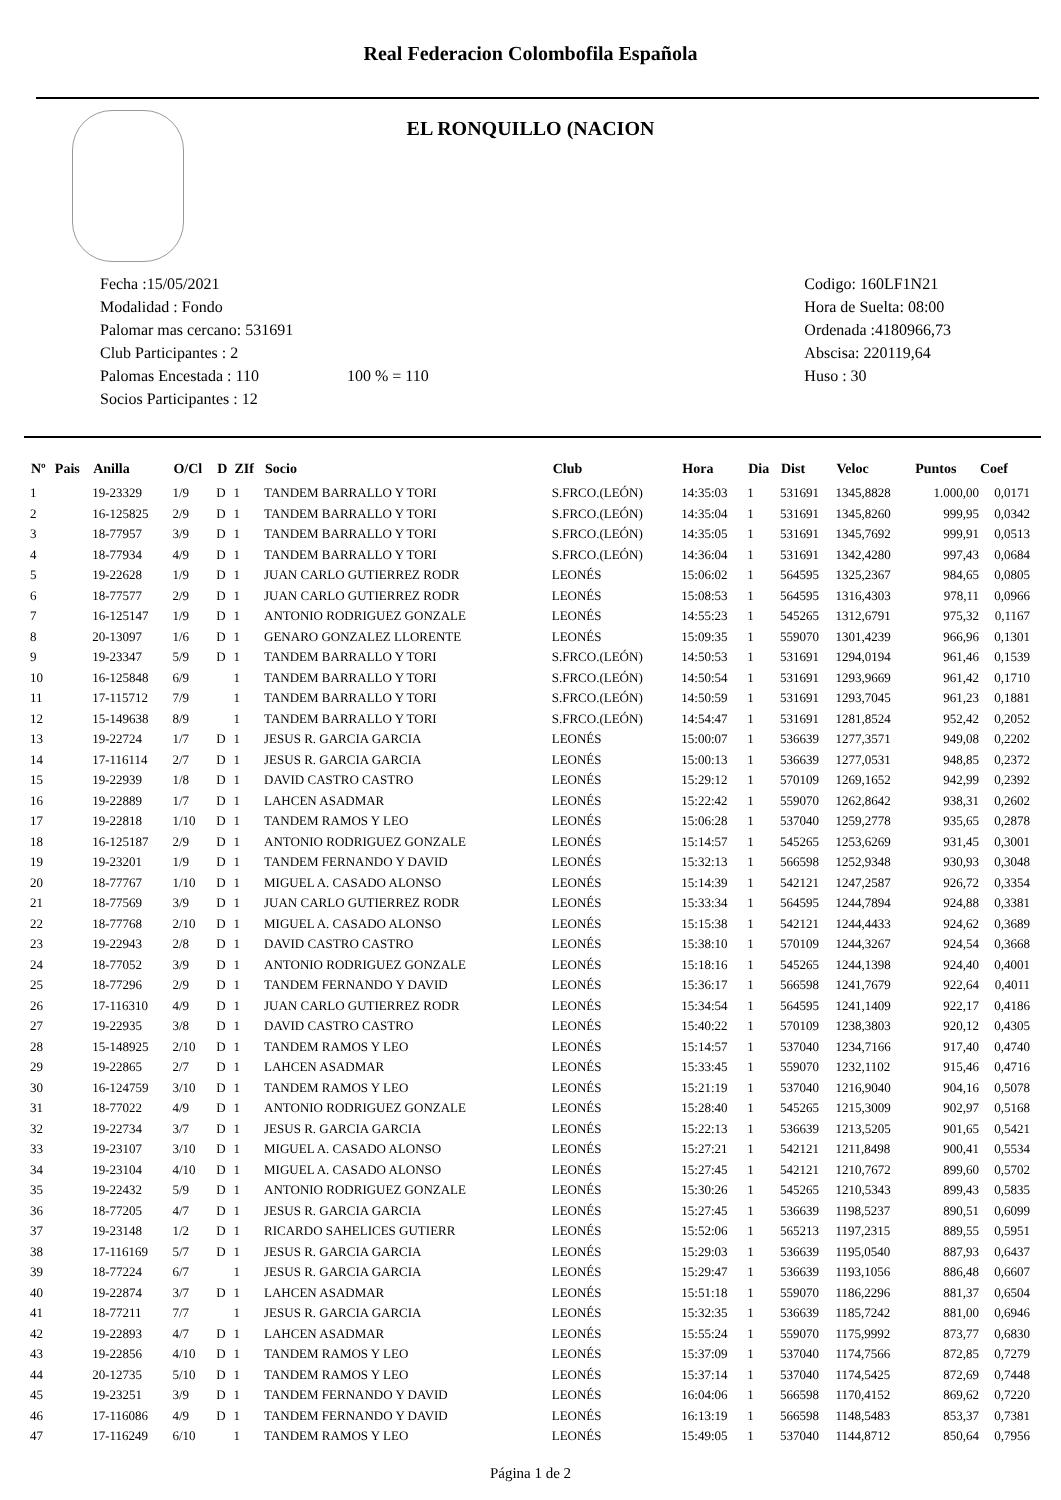Real Federacion Colombofila Española
EL RONQUILLO (NACION
Fecha :15/05/2021
Modalidad : Fondo
Palomar mas cercano: 531691
Club Participantes : 2
Palomas Encestada : 110 100 % = 110
Socios Participantes : 12
Codigo: 160LF1N21
Hora de Suelta: 08:00
Ordenada :4180966,73
Abscisa: 220119,64
Huso : 30
| Nº | Pais | Anilla | O/Cl | D | ZIf | Socio | Club | Hora | Dia | Dist | Veloc | Puntos | Coef |
| --- | --- | --- | --- | --- | --- | --- | --- | --- | --- | --- | --- | --- | --- |
| 1 | | 19-23329 | 1/9 | D | 1 | TANDEM BARRALLO Y TORI | S.FRCO.(LEÓN) | 14:35:03 | 1 | 531691 | 1345,8828 | 1.000,00 | 0,0171 |
| 2 | | 16-125825 | 2/9 | D | 1 | TANDEM BARRALLO Y TORI | S.FRCO.(LEÓN) | 14:35:04 | 1 | 531691 | 1345,8260 | 999,95 | 0,0342 |
| 3 | | 18-77957 | 3/9 | D | 1 | TANDEM BARRALLO Y TORI | S.FRCO.(LEÓN) | 14:35:05 | 1 | 531691 | 1345,7692 | 999,91 | 0,0513 |
| 4 | | 18-77934 | 4/9 | D | 1 | TANDEM BARRALLO Y TORI | S.FRCO.(LEÓN) | 14:36:04 | 1 | 531691 | 1342,4280 | 997,43 | 0,0684 |
| 5 | | 19-22628 | 1/9 | D | 1 | JUAN CARLO GUTIERREZ RODR | LEONÉS | 15:06:02 | 1 | 564595 | 1325,2367 | 984,65 | 0,0805 |
| 6 | | 18-77577 | 2/9 | D | 1 | JUAN CARLO GUTIERREZ RODR | LEONÉS | 15:08:53 | 1 | 564595 | 1316,4303 | 978,11 | 0,0966 |
| 7 | | 16-125147 | 1/9 | D | 1 | ANTONIO RODRIGUEZ GONZALE | LEONÉS | 14:55:23 | 1 | 545265 | 1312,6791 | 975,32 | 0,1167 |
| 8 | | 20-13097 | 1/6 | D | 1 | GENARO GONZALEZ LLORENTE | LEONÉS | 15:09:35 | 1 | 559070 | 1301,4239 | 966,96 | 0,1301 |
| 9 | | 19-23347 | 5/9 | D | 1 | TANDEM BARRALLO Y TORI | S.FRCO.(LEÓN) | 14:50:53 | 1 | 531691 | 1294,0194 | 961,46 | 0,1539 |
| 10 | | 16-125848 | 6/9 | | 1 | TANDEM BARRALLO Y TORI | S.FRCO.(LEÓN) | 14:50:54 | 1 | 531691 | 1293,9669 | 961,42 | 0,1710 |
| 11 | | 17-115712 | 7/9 | | 1 | TANDEM BARRALLO Y TORI | S.FRCO.(LEÓN) | 14:50:59 | 1 | 531691 | 1293,7045 | 961,23 | 0,1881 |
| 12 | | 15-149638 | 8/9 | | 1 | TANDEM BARRALLO Y TORI | S.FRCO.(LEÓN) | 14:54:47 | 1 | 531691 | 1281,8524 | 952,42 | 0,2052 |
| 13 | | 19-22724 | 1/7 | D | 1 | JESUS R. GARCIA GARCIA | LEONÉS | 15:00:07 | 1 | 536639 | 1277,3571 | 949,08 | 0,2202 |
| 14 | | 17-116114 | 2/7 | D | 1 | JESUS R. GARCIA GARCIA | LEONÉS | 15:00:13 | 1 | 536639 | 1277,0531 | 948,85 | 0,2372 |
| 15 | | 19-22939 | 1/8 | D | 1 | DAVID CASTRO CASTRO | LEONÉS | 15:29:12 | 1 | 570109 | 1269,1652 | 942,99 | 0,2392 |
| 16 | | 19-22889 | 1/7 | D | 1 | LAHCEN ASADMAR | LEONÉS | 15:22:42 | 1 | 559070 | 1262,8642 | 938,31 | 0,2602 |
| 17 | | 19-22818 | 1/10 | D | 1 | TANDEM RAMOS Y LEO | LEONÉS | 15:06:28 | 1 | 537040 | 1259,2778 | 935,65 | 0,2878 |
| 18 | | 16-125187 | 2/9 | D | 1 | ANTONIO RODRIGUEZ GONZALE | LEONÉS | 15:14:57 | 1 | 545265 | 1253,6269 | 931,45 | 0,3001 |
| 19 | | 19-23201 | 1/9 | D | 1 | TANDEM FERNANDO Y DAVID | LEONÉS | 15:32:13 | 1 | 566598 | 1252,9348 | 930,93 | 0,3048 |
| 20 | | 18-77767 | 1/10 | D | 1 | MIGUEL A. CASADO ALONSO | LEONÉS | 15:14:39 | 1 | 542121 | 1247,2587 | 926,72 | 0,3354 |
| 21 | | 18-77569 | 3/9 | D | 1 | JUAN CARLO GUTIERREZ RODR | LEONÉS | 15:33:34 | 1 | 564595 | 1244,7894 | 924,88 | 0,3381 |
| 22 | | 18-77768 | 2/10 | D | 1 | MIGUEL A. CASADO ALONSO | LEONÉS | 15:15:38 | 1 | 542121 | 1244,4433 | 924,62 | 0,3689 |
| 23 | | 19-22943 | 2/8 | D | 1 | DAVID CASTRO CASTRO | LEONÉS | 15:38:10 | 1 | 570109 | 1244,3267 | 924,54 | 0,3668 |
| 24 | | 18-77052 | 3/9 | D | 1 | ANTONIO RODRIGUEZ GONZALE | LEONÉS | 15:18:16 | 1 | 545265 | 1244,1398 | 924,40 | 0,4001 |
| 25 | | 18-77296 | 2/9 | D | 1 | TANDEM FERNANDO Y DAVID | LEONÉS | 15:36:17 | 1 | 566598 | 1241,7679 | 922,64 | 0,4011 |
| 26 | | 17-116310 | 4/9 | D | 1 | JUAN CARLO GUTIERREZ RODR | LEONÉS | 15:34:54 | 1 | 564595 | 1241,1409 | 922,17 | 0,4186 |
| 27 | | 19-22935 | 3/8 | D | 1 | DAVID CASTRO CASTRO | LEONÉS | 15:40:22 | 1 | 570109 | 1238,3803 | 920,12 | 0,4305 |
| 28 | | 15-148925 | 2/10 | D | 1 | TANDEM RAMOS Y LEO | LEONÉS | 15:14:57 | 1 | 537040 | 1234,7166 | 917,40 | 0,4740 |
| 29 | | 19-22865 | 2/7 | D | 1 | LAHCEN ASADMAR | LEONÉS | 15:33:45 | 1 | 559070 | 1232,1102 | 915,46 | 0,4716 |
| 30 | | 16-124759 | 3/10 | D | 1 | TANDEM RAMOS Y LEO | LEONÉS | 15:21:19 | 1 | 537040 | 1216,9040 | 904,16 | 0,5078 |
| 31 | | 18-77022 | 4/9 | D | 1 | ANTONIO RODRIGUEZ GONZALE | LEONÉS | 15:28:40 | 1 | 545265 | 1215,3009 | 902,97 | 0,5168 |
| 32 | | 19-22734 | 3/7 | D | 1 | JESUS R. GARCIA GARCIA | LEONÉS | 15:22:13 | 1 | 536639 | 1213,5205 | 901,65 | 0,5421 |
| 33 | | 19-23107 | 3/10 | D | 1 | MIGUEL A. CASADO ALONSO | LEONÉS | 15:27:21 | 1 | 542121 | 1211,8498 | 900,41 | 0,5534 |
| 34 | | 19-23104 | 4/10 | D | 1 | MIGUEL A. CASADO ALONSO | LEONÉS | 15:27:45 | 1 | 542121 | 1210,7672 | 899,60 | 0,5702 |
| 35 | | 19-22432 | 5/9 | D | 1 | ANTONIO RODRIGUEZ GONZALE | LEONÉS | 15:30:26 | 1 | 545265 | 1210,5343 | 899,43 | 0,5835 |
| 36 | | 18-77205 | 4/7 | D | 1 | JESUS R. GARCIA GARCIA | LEONÉS | 15:27:45 | 1 | 536639 | 1198,5237 | 890,51 | 0,6099 |
| 37 | | 19-23148 | 1/2 | D | 1 | RICARDO SAHELICES GUTIERR | LEONÉS | 15:52:06 | 1 | 565213 | 1197,2315 | 889,55 | 0,5951 |
| 38 | | 17-116169 | 5/7 | D | 1 | JESUS R. GARCIA GARCIA | LEONÉS | 15:29:03 | 1 | 536639 | 1195,0540 | 887,93 | 0,6437 |
| 39 | | 18-77224 | 6/7 | | 1 | JESUS R. GARCIA GARCIA | LEONÉS | 15:29:47 | 1 | 536639 | 1193,1056 | 886,48 | 0,6607 |
| 40 | | 19-22874 | 3/7 | D | 1 | LAHCEN ASADMAR | LEONÉS | 15:51:18 | 1 | 559070 | 1186,2296 | 881,37 | 0,6504 |
| 41 | | 18-77211 | 7/7 | | 1 | JESUS R. GARCIA GARCIA | LEONÉS | 15:32:35 | 1 | 536639 | 1185,7242 | 881,00 | 0,6946 |
| 42 | | 19-22893 | 4/7 | D | 1 | LAHCEN ASADMAR | LEONÉS | 15:55:24 | 1 | 559070 | 1175,9992 | 873,77 | 0,6830 |
| 43 | | 19-22856 | 4/10 | D | 1 | TANDEM RAMOS Y LEO | LEONÉS | 15:37:09 | 1 | 537040 | 1174,7566 | 872,85 | 0,7279 |
| 44 | | 20-12735 | 5/10 | D | 1 | TANDEM RAMOS Y LEO | LEONÉS | 15:37:14 | 1 | 537040 | 1174,5425 | 872,69 | 0,7448 |
| 45 | | 19-23251 | 3/9 | D | 1 | TANDEM FERNANDO Y DAVID | LEONÉS | 16:04:06 | 1 | 566598 | 1170,4152 | 869,62 | 0,7220 |
| 46 | | 17-116086 | 4/9 | D | 1 | TANDEM FERNANDO Y DAVID | LEONÉS | 16:13:19 | 1 | 566598 | 1148,5483 | 853,37 | 0,7381 |
| 47 | | 17-116249 | 6/10 | | 1 | TANDEM RAMOS Y LEO | LEONÉS | 15:49:05 | 1 | 537040 | 1144,8712 | 850,64 | 0,7956 |
Página 1 de 2